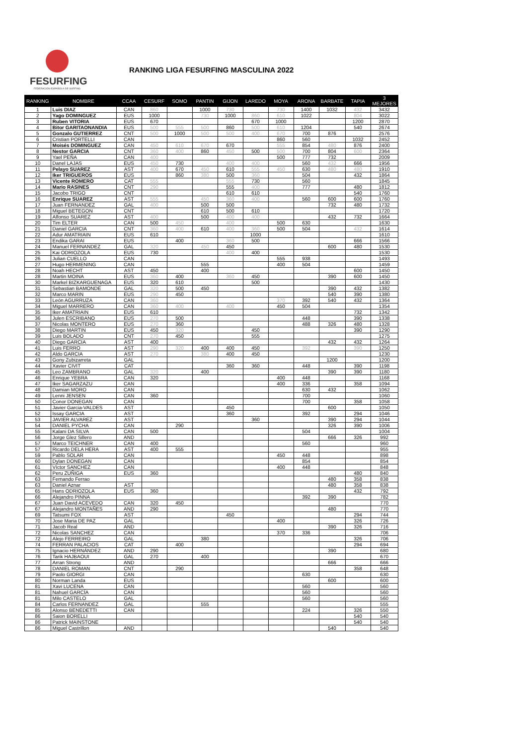FESURFING
FEDERACIÓN·ESPAÑOLA·DE·SURFING
RANKING LIGA FESURFING MASCULINA 2022
| RANKING | NOMBRE | CCAA | CESURF | SOMO | PANTIN | GIJON | LAREDO | MOYA | ARONA | BARBATE | TAPIA | 3 MEJORES |
| --- | --- | --- | --- | --- | --- | --- | --- | --- | --- | --- | --- | --- |
| 1 | Luis DIAZ | CAN | 860 | | 1000 | 730 | | 730 | 1400 | 1032 | 432 | 3432 |
| 2 | Yago DOMINGUEZ | EUS | 1000 | | 730 | 1000 | 860 | 610 | 1022 | | 804 | 3022 |
| 3 | Ruben VITORIA | EUS | 670 | | | | 670 | 1000 | | | 1200 | 2870 |
| 4 | Bitor GARITAONANDIA | EUS | 500 | 555 | 500 | 860 | 500 | 610 | 1204 | | 540 | 2674 |
| 5 | Gonzalo GUTIERREZ | CNT | 500 | 1000 | 500 | 500 | 400 | 670 | 700 | 876 | | 2576 |
| 6 | Cristian PORTELLI | CAN | | | | | | 860 | 560 | | 1032 | 2452 |
| 7 | Moisés DOMINGUEZ | CAN | 450 | 610 | 670 | 670 | | 555 | 854 | 480 | 876 | 2400 |
| 8 | Nestor GARCIA | CNT | 360 | 400 | 860 | 450 | 500 | 500 | 700 | 804 | 600 | 2364 |
| 9 | Yael PEÑA | CAN | 400 | | | | | 500 | 777 | 732 | | 2009 |
| 10 | Danel LAJAS | EUS | 450 | 730 | | 400 | 400 | | 560 | 432 | 666 | 1956 |
| 11 | Pelayo SUAREZ | AST | 400 | 670 | 450 | 610 | 555 | 450 | 630 | 480 | 480 | 1910 |
| 12 | Iker TRIGUEROS | EUS | | 860 | 380 | 500 | 360 | | 504 | | 432 | 1864 |
| 13 | Vicente ROMERO | CAT | 555 | | | 555 | 730 | | 560 | | | 1845 |
| 14 | Mario RASINES | CNT | 290 | | | 555 | 400 | | 777 | | 480 | 1812 |
| 15 | Jacobo TRIGO | CNT | | | | 610 | 610 | | | | 540 | 1760 |
| 16 | Enrique SUAREZ | AST | 555 | | 450 | 360 | 400 | | 560 | 600 | 600 | 1760 |
| 17 | Juan FERNANDEZ | GAL | 400 | | 500 | 500 | | | | 732 | 480 | 1732 |
| 18 | Miguel BETEGON | CNT | | | 610 | 500 | 610 | | | | | 1720 |
| 19 | Alfonso SUAREZ | AST | 400 | | 500 | 400 | 400 | | | 432 | 732 | 1664 |
| 20 | Tim ELTER | CAN | 500 | 450 | | 400 | | 500 | 630 | | | 1630 |
| 21 | Daniel GARCIA | CNT | 360 | 400 | 610 | 400 | 360 | 500 | 504 | | 432 | 1614 |
| 22 | Adur AMATRIAIN | EUS | 610 | | | | 1000 | | | | | 1610 |
| 23 | Endika GARAI | EUS | | 400 | | 360 | 500 | | | | 666 | 1566 |
| 24 | Manuel FERNANDEZ | GAL | 320 | | 450 | 450 | | | | 600 | 480 | 1530 |
| 25 | Kai ODRIOZOLA | EUS | 730 | | | 400 | 400 | | | | | 1530 |
| 26 | Julian CUELLO | CAN | | | | | | 555 | 938 | | | 1493 |
| 27 | Hugo HERMENING | CAN | | | 555 | | | 400 | 504 | | | 1459 |
| 28 | Noah HECHT | AST | 450 | | 400 | | | | | | 600 | 1450 |
| 28 | Martin MOINA | EUS | 360 | 400 | | 360 | 450 | | | 390 | 600 | 1450 |
| 30 | Markel BIZKARGUENAGA | EUS | 320 | 610 | | | 500 | | | | | 1430 |
| 31 | Sebastian BAMONDE | GAL | 320 | 500 | 450 | | | | | 390 | 432 | 1382 |
| 32 | Marco MARIN | EUS | 290 | 450 | | | | | | 540 | 390 | 1380 |
| 33 | León AGURRUZA | CAN | 360 | | | | | 370 | 392 | 540 | 432 | 1364 |
| 34 | Miguel MARRERO | CAN | 360 | 400 | | 400 | | 450 | 504 | | | 1354 |
| 35 | Iker AMATRIAIN | EUS | 610 | | | | | | | | 732 | 1342 |
| 36 | Julen ESCRIBANO | EUS | 270 | 500 | | | | | 448 | | 390 | 1338 |
| 37 | Nicolas MONTERO | EUS | 270 | 360 | | | | | 488 | 326 | 480 | 1328 |
| 38 | Diego MARTIN | EUS | 450 | 320 | | | 450 | | | | 390 | 1290 |
| 39 | Luis BOLADO | CNT | 270 | 450 | | | 555 | | | | | 1275 |
| 40 | Diego GARCIA | AST | 400 | | | | | | | 432 | 432 | 1264 |
| 41 | Luis FERRO | AST | 290 | 320 | 400 | 400 | 450 | | 392 | | 390 | 1250 |
| 42 | Aldo GARCIA | AST | 270 | | 380 | 400 | 450 | | | | | 1230 |
| 43 | Gony Zubizarreta | GAL | | | | | | | | 1200 | | 1200 |
| 44 | Xavier CIVIT | CAT | | | | 360 | 360 | | 448 | | 390 | 1198 |
| 45 | Leo ZAMBRANO | GAL | 320 | | 400 | | | | | 390 | 390 | 1180 |
| 46 | Enrique YEBRA | CAN | 320 | | | | | 400 | 448 | | | 1168 |
| 47 | Iker SAGARZAZU | CAN | | | | | | 400 | 336 | | 358 | 1094 |
| 48 | Damian MORO | CAN | | | | | | | 630 | 432 | | 1062 |
| 49 | Lenni JENSEN | CAN | 360 | | | | | | 700 | | | 1060 |
| 50 | Conor DONEGAN | CAN | | | | | | | 700 | | 358 | 1058 |
| 51 | Javier Garcia-VALDES | AST | | | | 450 | | | | 600 | | 1050 |
| 52 | Issay GARCIA | AST | | | | 360 | | | 392 | | 294 | 1046 |
| 53 | JAVIER ALVAREZ | AST | | | | | 360 | | | 390 | 294 | 1044 |
| 54 | DANIEL PYCHA | CAN | | 290 | | | | | | 326 | 390 | 1006 |
| 55 | Kalani DA SILVA | CAN | 500 | | | | | | 504 | | | 1004 |
| 56 | Jorge Glez Sillero | AND | | | | | | | | 666 | 326 | 992 |
| 57 | Marco TEICHNER | CAN | 400 | | | | | | 560 | | | 960 |
| 57 | Ricardo DELA HERA | AST | 400 | 555 | | | | | | | | 955 |
| 59 | Pablo SOLAR | CAN | | | | | | 450 | 448 | | | 898 |
| 60 | Dylan DONEGAN | CAN | | | | | | | 854 | | | 854 |
| 61 | Víctor SANCHEZ | CAN | | | | | | 400 | 448 | | | 848 |
| 62 | Peru ZUÑIGA | EUS | 360 | | | | | | | | 480 | 840 |
| 63 | Fernando Ferrao | | | | | | | | | 480 | 358 | 838 |
| 63 | Daniel Aznar | AST | | | | | | | | 480 | 358 | 838 |
| 65 | Hans ODRIOZOLA | EUS | 360 | | | | | | | | 432 | 792 |
| 66 | Alejandro PINNA | | | | | | | | 392 | 390 | | 782 |
| 67 | Juan David ACEVEDO | CAN | 320 | 450 | | | | | | | | 770 |
| 67 | Alejandro MONTAÑES | AND | 290 | | | | | | | 480 | | 770 |
| 69 | Tatsumi FOX | AST | | | | 450 | | | | | 294 | 744 |
| 70 | Jose Maria DE PAZ | GAL | | | | | | 400 | | | 326 | 726 |
| 71 | Jacob Real | AND | | | | | | | | 390 | 326 | 716 |
| 72 | Nicolas SANCHEZ | CAN | | | | | | 370 | 336 | | | 706 |
| 72 | Alejo FERREIRO | GAL | | | 380 | | | | | | 326 | 706 |
| 74 | FERRAN PALACIOS | CAT | | 400 | | | | | | | 294 | 694 |
| 75 | Ignacio HERNÁNDEZ | AND | 290 | | | | | | | 390 | | 680 |
| 76 | Tarik HAJBAOUI | GAL | 270 | | 400 | | | | | | | 670 |
| 77 | Arran Strong | AND | | | | | | | | 666 | | 666 |
| 78 | DANIEL ROMAN | CNT | | 290 | | | | | | | 358 | 648 |
| 79 | Paolo GIORGI | CAN | | | | | | | 630 | | | 630 |
| 80 | Norman Landa | EUS | | | | | | | | 600 | | 600 |
| 81 | Xavi LUCENA | CAN | | | | | | | 560 | | | 560 |
| 81 | Nahuel GARCÍA | CAN | | | | | | | 560 | | | 560 |
| 81 | Milo CASTELO | GAL | | | | | | | 560 | | | 560 |
| 84 | Carlos FERNANDEZ | GAL | | | 555 | | | | | | | 555 |
| 85 | Alonso BENEDETTI | CAN | | | | | | | 224 | | 326 | 550 |
| 86 | Saion BORELLI | | | | | | | | | | 540 | 540 |
| 86 | Patrick MAINSTONE | | | | | | | | | | 540 | 540 |
| 86 | Miguel Castrillon | AND | | | | | | | | 540 | | 540 |